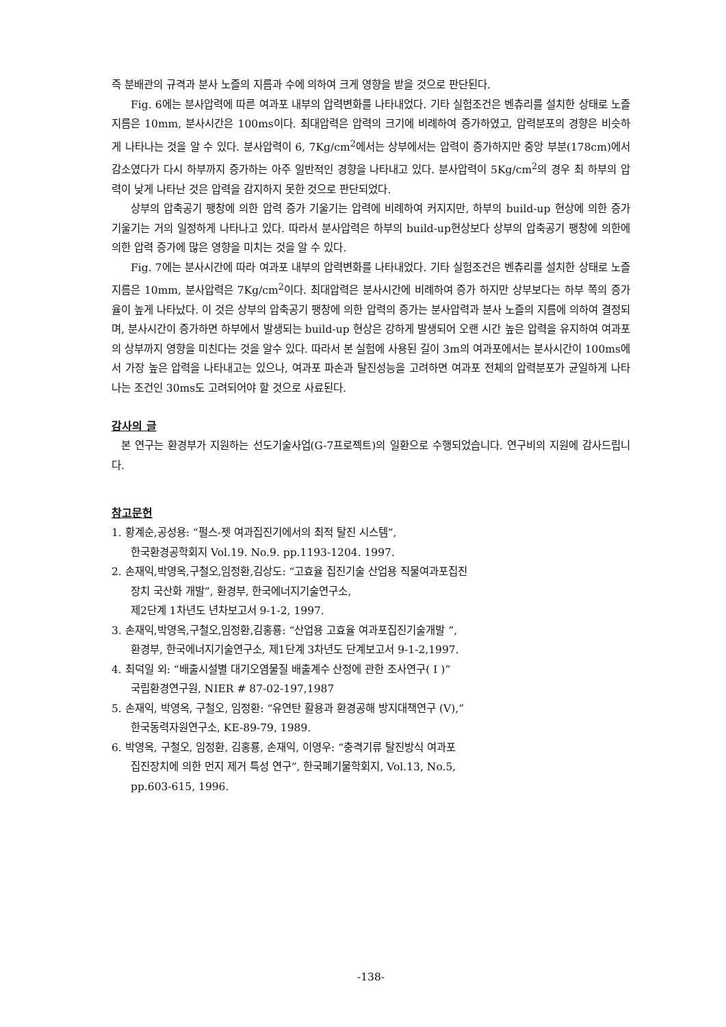즉 분배관의 규격과 분사 노즐의 지름과 수에 의하여 크게 영향을 받을 것으로 판단된다.
Fig. 6에는 분사압력에 따른 여과포 내부의 압력변화를 나타내었다. 기타 실험조건은 벤츄리를 설치한 상태로 노즐지름은 10mm, 분사시간은 100ms이다. 최대압력은 압력의 크기에 비례하여 증가하였고, 압력분포의 경향은 비슷하게 나타나는 것을 알 수 있다. 분사압력이 6, 7Kg/cm<sup>2</sup>에서는 상부에서는 압력이 증가하지만 중앙 부분(178cm)에서 감소였다가 다시 하부까지 증가하는 아주 일반적인 경향을 나타내고 있다. 분사압력이 5Kg/cm<sup>2</sup>의 경우 최 하부의 압력이 낮게 나타난 것은 압력을 감지하지 못한 것으로 판단되었다.
상부의 압축공기 팽창에 의한 압력 증가 기울기는 압력에 비례하여 커지지만, 하부의 build-up 현상에 의한 증가 기울기는 거의 일정하게 나타나고 있다. 따라서 분사압력은 하부의 build-up현상보다 상부의 압축공기 팽창에 의한에 의한 압력 증가에 많은 영향을 미치는 것을 알 수 있다.
Fig. 7에는 분사시간에 따라 여과포 내부의 압력변화를 나타내었다. 기타 실험조건은 벤츄리를 설치한 상태로 노즐지름은 10mm, 분사압력은 7Kg/cm<sup>2</sup>이다. 최대압력은 분사시간에 비례하여 증가 하지만 상부보다는 하부 쪽의 증가율이 높게 나타났다. 이 것은 상부의 압축공기 팽창에 의한 압력의 증가는 분사압력과 분사 노즐의 지름에 의하여 결정되며, 분사시간이 증가하면 하부에서 발생되는 build-up 현상은 강하게 발생되어 오랜 시간 높은 압력을 유지하여 여과포의 상부까지 영향을 미친다는 것을 알수 있다. 따라서 본 실험에 사용된 길이 3m의 여과포에서는 분사시간이 100ms에서 가장 높은 압력을 나타내고는 있으나, 여과포 파손과 탈진성능을 고려하면 여과포 전체의 압력분포가 균일하게 나타나는 조건인 30ms도 고려되어야 할 것으로 사료된다.
감사의 글
본 연구는 환경부가 지원하는 선도기술사업(G-7프로젝트)의 일환으로 수행되었습니다. 연구비의 지원에 감사드립니다.
참고문헌
1. 황계순,공성용: “펄스-젯 여과집진기에서의 최적 탈진 시스템”,
한국환경공학회지 Vol.19. No.9. pp.1193-1204. 1997.
2. 손재익,박영옥,구철오,임정환,김상도: “고효율 집진기술 산업용 직물여과포집진
장치 국산화 개발”, 환경부, 한국에너지기술연구소,
제2단계 1차년도 년차보고서 9-1-2, 1997.
3. 손재익,박영옥,구철오,임정환,김홍룡: “산업용 고효율 여과포집진기술개발 ”,
환경부, 한국에너지기술연구소, 제1단계 3차년도 단계보고서 9-1-2,1997.
4. 최덕일 외: “배출시설별 대기오염물질 배출계수 산정에 관한 조사연구( I )”
국립환경연구원, NIER # 87-02-197,1987
5. 손재익, 박영옥, 구철오, 임정환: “유연탄 활용과 환경공해 방지대책연구 (V),”
한국동력자원연구소, KE-89-79, 1989.
6. 박영옥, 구철오, 임정환, 김홍룡, 손재익, 이영우: “충격기류 탈진방식 여과포
집진장치에 의한 먼지 제거 특성 연구”, 한국폐기물학회지, Vol.13, No.5,
pp.603-615, 1996.
-138-